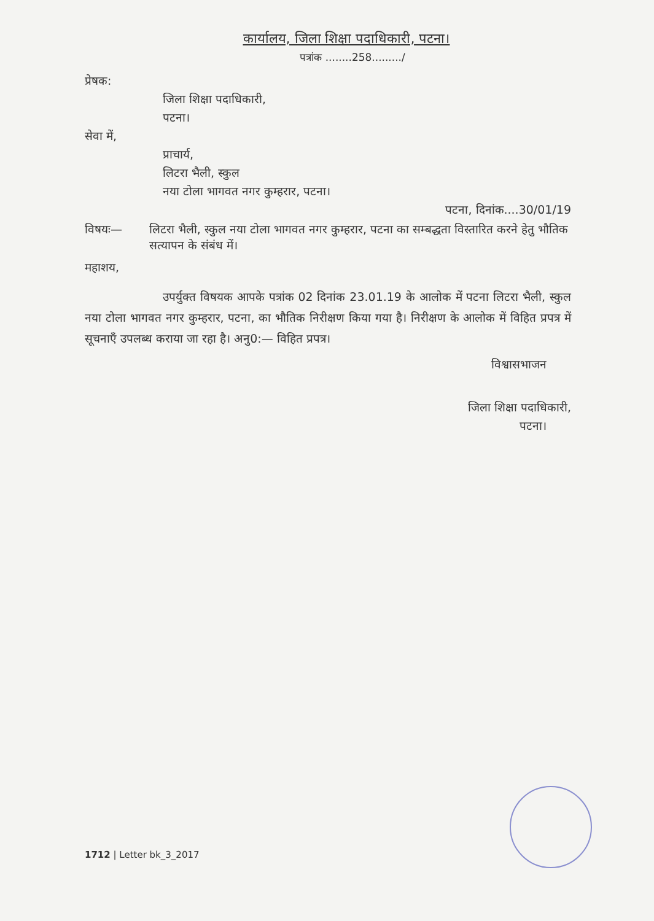कार्यालय, जिला शिक्षा पदाधिकारी, पटना।
पत्रांक ........258........./
प्रेषक:
जिला शिक्षा पदाधिकारी,
पटना।
सेवा में,
प्राचार्य,
लिटरा भैली, स्कुल
नया टोला भागवत नगर कुम्हरार, पटना।
पटना, दिनांक....30/01/19
विषयः— लिटरा भैली, स्कुल नया टोला भागवत नगर कुम्हरार, पटना का सम्बद्धता विस्तारित करने हेतु भौतिक सत्यापन के संबंध में।
महाशय,
उपर्युक्त विषयक आपके पत्रांक 02 दिनांक 23.01.19 के आलोक में पटना लिटरा भैली, स्कुल नया टोला भागवत नगर कुम्हरार, पटना, का भौतिक निरीक्षण किया गया है। निरीक्षण के आलोक में विहित प्रपत्र में सूचनाएँ उपलब्ध कराया जा रहा है। अनु0:— विहित प्रपत्र।
विश्वासभाजन
जिला शिक्षा पदाधिकारी,
पटना।
1712 | Letter bk_3_2017